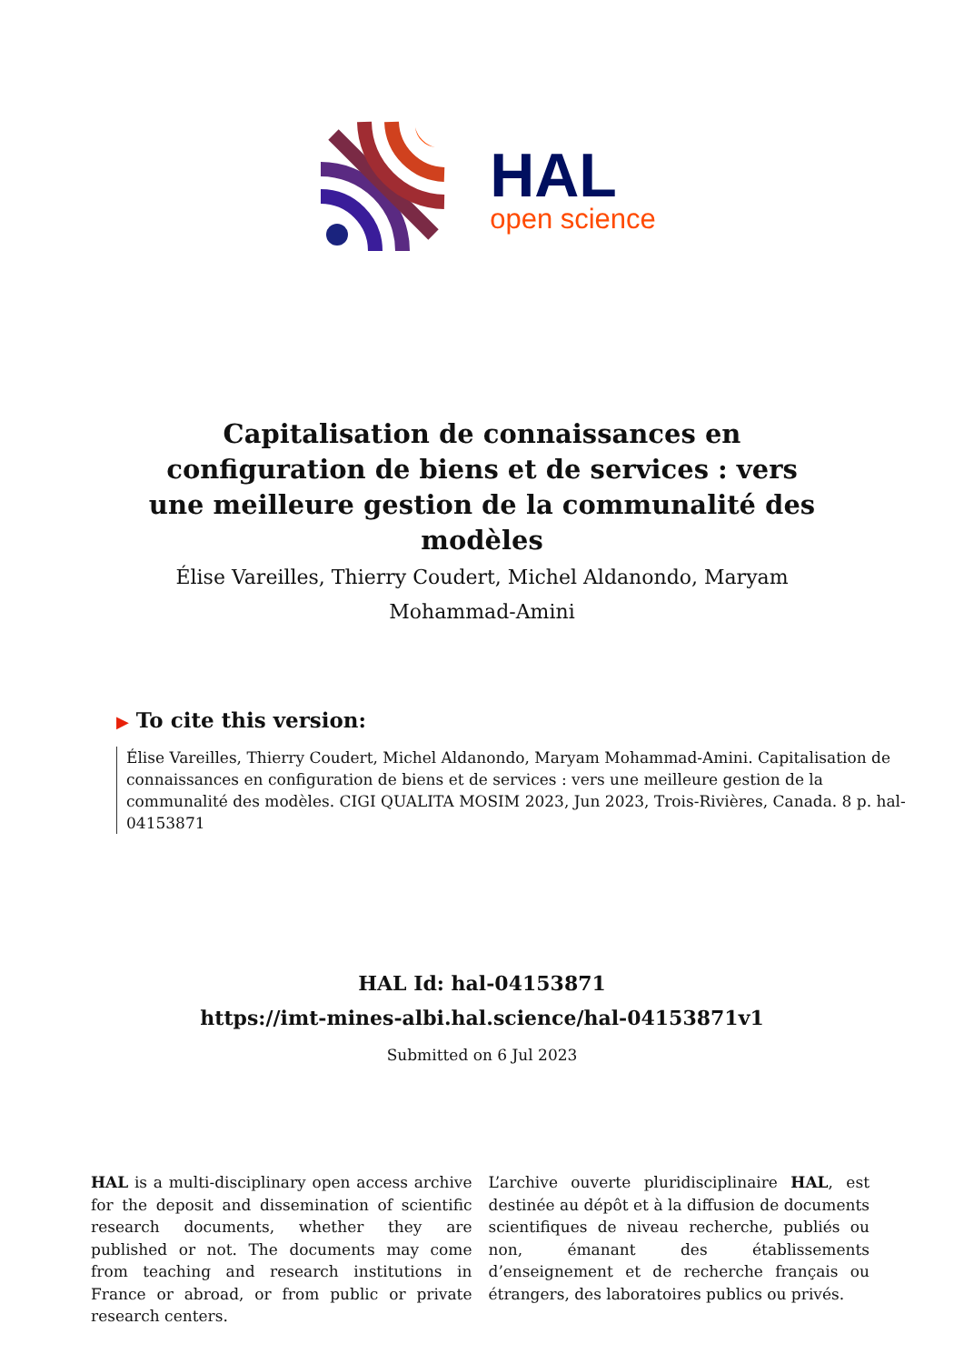HAL
open science
Capitalisation de connaissances en configuration de biens et de services : vers une meilleure gestion de la communalité des modèles
Élise Vareilles, Thierry Coudert, Michel Aldanondo, Maryam Mohammad-Amini
▶ To cite this version:
Élise Vareilles, Thierry Coudert, Michel Aldanondo, Maryam Mohammad-Amini. Capitalisation de connaissances en configuration de biens et de services : vers une meilleure gestion de la communalité des modèles. CIGI QUALITA MOSIM 2023, Jun 2023, Trois-Rivières, Canada. 8 p. hal-04153871
HAL Id: hal-04153871
https://imt-mines-albi.hal.science/hal-04153871v1
Submitted on 6 Jul 2023
HAL is a multi-disciplinary open access archive for the deposit and dissemination of scientific research documents, whether they are published or not. The documents may come from teaching and research institutions in France or abroad, or from public or private research centers.
L’archive ouverte pluridisciplinaire HAL, est destinée au dépôt et à la diffusion de documents scientifiques de niveau recherche, publiés ou non, émanant des établissements d’enseignement et de recherche français ou étrangers, des laboratoires publics ou privés.